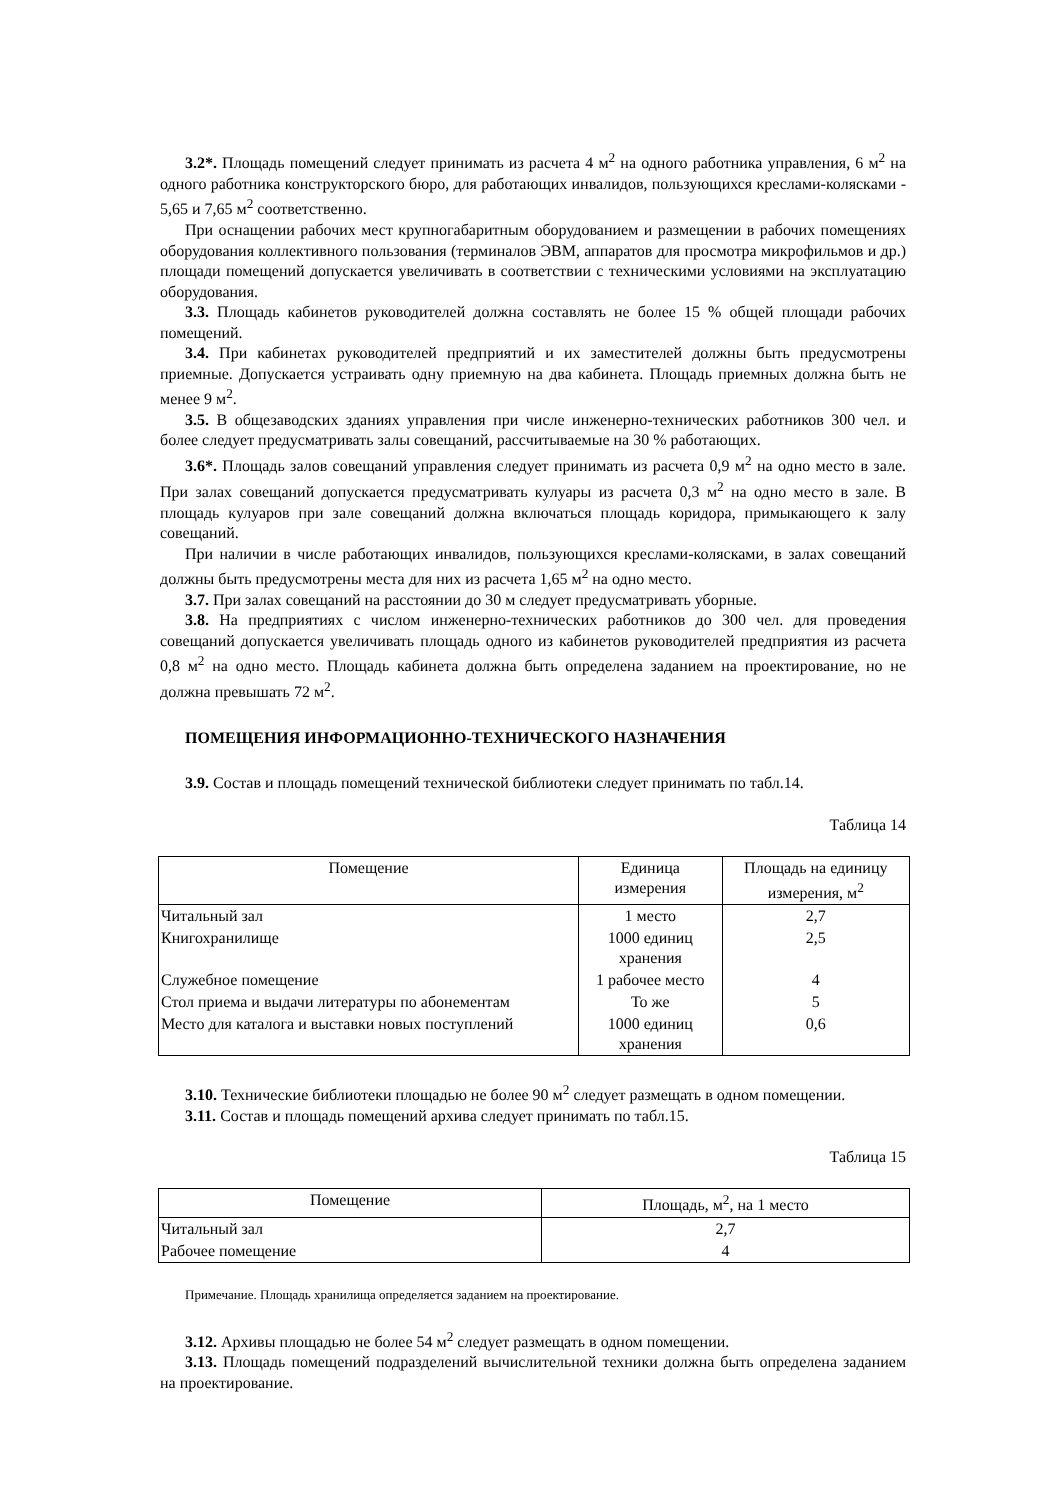3.2*. Площадь помещений следует принимать из расчета 4 м<sup>2</sup> на одного работника управления, 6 м<sup>2</sup> на одного работника конструкторского бюро, для работающих инвалидов, пользующихся креслами-колясками - 5,65 и 7,65 м<sup>2</sup> соответственно.
При оснащении рабочих мест крупногабаритным оборудованием и размещении в рабочих помещениях оборудования коллективного пользования (терминалов ЭВМ, аппаратов для просмотра микрофильмов и др.) площади помещений допускается увеличивать в соответствии с техническими условиями на эксплуатацию оборудования.
3.3. Площадь кабинетов руководителей должна составлять не более 15 % общей площади рабочих помещений.
3.4. При кабинетах руководителей предприятий и их заместителей должны быть предусмотрены приемные. Допускается устраивать одну приемную на два кабинета. Площадь приемных должна быть не менее 9 м<sup>2</sup>.
3.5. В общезаводских зданиях управления при числе инженерно-технических работников 300 чел. и более следует предусматривать залы совещаний, рассчитываемые на 30 % работающих.
3.6*. Площадь залов совещаний управления следует принимать из расчета 0,9 м<sup>2</sup> на одно место в зале. При залах совещаний допускается предусматривать кулуары из расчета 0,3 м<sup>2</sup> на одно место в зале. В площадь кулуаров при зале совещаний должна включаться площадь коридора, примыкающего к залу совещаний.
При наличии в числе работающих инвалидов, пользующихся креслами-колясками, в залах совещаний должны быть предусмотрены места для них из расчета 1,65 м<sup>2</sup> на одно место.
3.7. При залах совещаний на расстоянии до 30 м следует предусматривать уборные.
3.8. На предприятиях с числом инженерно-технических работников до 300 чел. для проведения совещаний допускается увеличивать площадь одного из кабинетов руководителей предприятия из расчета 0,8 м<sup>2</sup> на одно место. Площадь кабинета должна быть определена заданием на проектирование, но не должна превышать 72 м<sup>2</sup>.
ПОМЕЩЕНИЯ ИНФОРМАЦИОННО-ТЕХНИЧЕСКОГО НАЗНАЧЕНИЯ
3.9. Состав и площадь помещений технической библиотеки следует принимать по табл.14.
Таблица 14
| Помещение | Единица измерения | Площадь на единицу измерения, м<sup>2</sup> |
| --- | --- | --- |
| Читальный зал | 1 место | 2,7 |
| Книгохранилище | 1000 единиц хранения | 2,5 |
| Служебное помещение | 1 рабочее место | 4 |
| Стол приема и выдачи литературы по абонементам | То же | 5 |
| Место для каталога и выставки новых поступлений | 1000 единиц хранения | 0,6 |
3.10. Технические библиотеки площадью не более 90 м<sup>2</sup> следует размещать в одном помещении.
3.11. Состав и площадь помещений архива следует принимать по табл.15.
Таблица 15
| Помещение | Площадь, м<sup>2</sup>, на 1 место |
| --- | --- |
| Читальный зал | 2,7 |
| Рабочее помещение | 4 |
Примечание. Площадь хранилища определяется заданием на проектирование.
3.12. Архивы площадью не более 54 м<sup>2</sup> следует размещать в одном помещении.
3.13. Площадь помещений подразделений вычислительной техники должна быть определена заданием на проектирование.